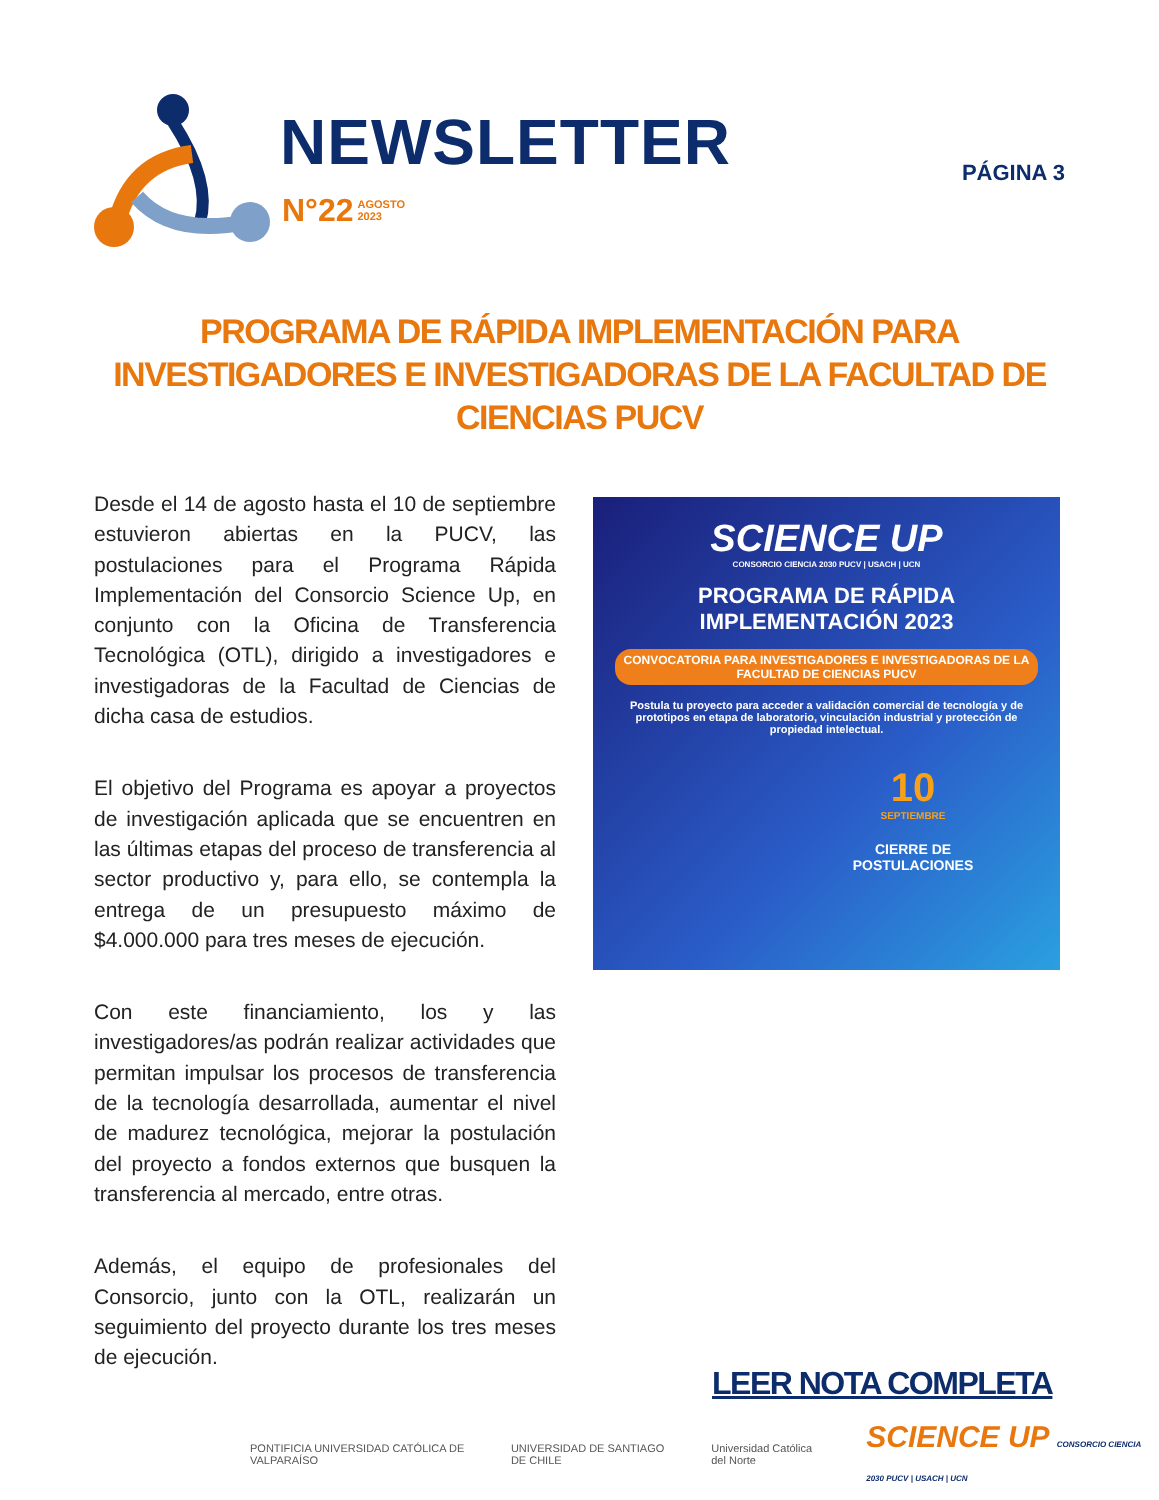NEWSLETTER
N°22 AGOSTO
2023
PÁGINA 3
PROGRAMA DE RÁPIDA IMPLEMENTACIÓN PARA INVESTIGADORES E INVESTIGADORAS DE LA FACULTAD DE CIENCIAS PUCV
Desde el 14 de agosto hasta el 10 de septiembre estuvieron abiertas en la PUCV, las postulaciones para el Programa Rápida Implementación del Consorcio Science Up, en conjunto con la Oficina de Transferencia Tecnológica (OTL), dirigido a investigadores e investigadoras de la Facultad de Ciencias de dicha casa de estudios.
El objetivo del Programa es apoyar a proyectos de investigación aplicada que se encuentren en las últimas etapas del proceso de transferencia al sector productivo y, para ello, se contempla la entrega de un presupuesto máximo de $4.000.000 para tres meses de ejecución.
Con este financiamiento, los y las investigadores/as podrán realizar actividades que permitan impulsar los procesos de transferencia de la tecnología desarrollada, aumentar el nivel de madurez tecnológica, mejorar la postulación del proyecto a fondos externos que busquen la transferencia al mercado, entre otras.
Además, el equipo de profesionales del Consorcio, junto con la OTL, realizarán un seguimiento del proyecto durante los tres meses de ejecución.
SCIENCE UP
CONSORCIO CIENCIA 2030 PUCV | USACH | UCN
PROGRAMA DE RÁPIDA
IMPLEMENTACIÓN 2023
CONVOCATORIA PARA INVESTIGADORES E INVESTIGADORAS DE LA FACULTAD DE CIENCIAS PUCV
Postula tu proyecto para acceder a validación comercial de tecnología y de prototipos en etapa de laboratorio, vinculación industrial y protección de propiedad intelectual.
10
SEPTIEMBRE
CIERRE DE POSTULACIONES
LEER NOTA COMPLETA
PONTIFICIA UNIVERSIDAD CATÓLICA DE VALPARAÍSO UNIVERSIDAD DE SANTIAGO DE CHILE Universidad Católica del Norte SCIENCE UP CONSORCIO CIENCIA 2030 PUCV | USACH | UCN